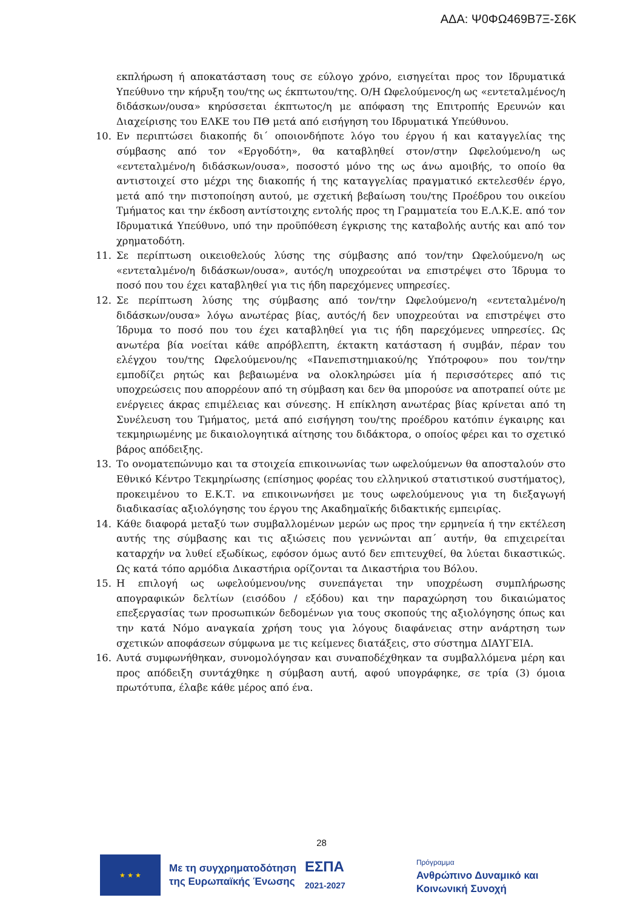ΑΔΑ: Ψ0ΦΩ469Β7Ξ-Σ6Κ
εκπλήρωση ή αποκατάσταση τους σε εύλογο χρόνο, εισηγείται προς τον Ιδρυματικά Υπεύθυνο την κήρυξη του/της ως έκπτωτου/της. Ο/Η Ωφελούμενος/η ως «εντεταλμένος/η διδάσκων/ουσα» κηρύσσεται έκπτωτος/η με απόφαση της Επιτροπής Ερευνών και Διαχείρισης του ΕΛΚΕ του ΠΘ μετά από εισήγηση του Ιδρυματικά Υπεύθυνου.
10. Εν περιπτώσει διακοπής δι΄ οποιονδήποτε λόγο του έργου ή και καταγγελίας της σύμβασης από τον «Εργοδότη», θα καταβληθεί στον/στην Ωφελούμενο/η ως «εντεταλμένο/η διδάσκων/ουσα», ποσοστό μόνο της ως άνω αμοιβής, το οποίο θα αντιστοιχεί στο μέχρι της διακοπής ή της καταγγελίας πραγματικό εκτελεσθέν έργο, μετά από την πιστοποίηση αυτού, με σχετική βεβαίωση του/της Προέδρου του οικείου Τμήματος και την έκδοση αντίστοιχης εντολής προς τη Γραμματεία του Ε.Λ.Κ.Ε. από τον Ιδρυματικά Υπεύθυνο, υπό την προϋπόθεση έγκρισης της καταβολής αυτής και από τον χρηματοδότη.
11. Σε περίπτωση οικειοθελούς λύσης της σύμβασης από τον/την Ωφελούμενο/η ως «εντεταλμένο/η διδάσκων/ουσα», αυτός/η υποχρεούται να επιστρέψει στο Ίδρυμα το ποσό που του έχει καταβληθεί για τις ήδη παρεχόμενες υπηρεσίες.
12. Σε περίπτωση λύσης της σύμβασης από τον/την Ωφελούμενο/η «εντεταλμένο/η διδάσκων/ουσα» λόγω ανωτέρας βίας, αυτός/ή δεν υποχρεούται να επιστρέψει στο Ίδρυμα το ποσό που του έχει καταβληθεί για τις ήδη παρεχόμενες υπηρεσίες. Ως ανωτέρα βία νοείται κάθε απρόβλεπτη, έκτακτη κατάσταση ή συμβάν, πέραν του ελέγχου του/της Ωφελούμενου/ης «Πανεπιστημιακού/ης Υπότροφου» που τον/την εμποδίζει ρητώς και βεβαιωμένα να ολοκληρώσει μία ή περισσότερες από τις υποχρεώσεις που απορρέουν από τη σύμβαση και δεν θα μπορούσε να αποτραπεί ούτε με ενέργειες άκρας επιμέλειας και σύνεσης. Η επίκληση ανωτέρας βίας κρίνεται από τη Συνέλευση του Τμήματος, μετά από εισήγηση του/της προέδρου κατόπιν έγκαιρης και τεκμηριωμένης με δικαιολογητικά αίτησης του διδάκτορα, ο οποίος φέρει και το σχετικό βάρος απόδειξης.
13. Το ονοματεπώνυμο και τα στοιχεία επικοινωνίας των ωφελούμενων θα αποσταλούν στο Εθνικό Κέντρο Τεκμηρίωσης (επίσημος φορέας του ελληνικού στατιστικού συστήματος), προκειμένου το Ε.Κ.Τ. να επικοινωνήσει με τους ωφελούμενους για τη διεξαγωγή διαδικασίας αξιολόγησης του έργου της Ακαδημαϊκής διδακτικής εμπειρίας.
14. Κάθε διαφορά μεταξύ των συμβαλλομένων μερών ως προς την ερμηνεία ή την εκτέλεση αυτής της σύμβασης και τις αξιώσεις που γεννώνται απ΄ αυτήν, θα επιχειρείται καταρχήν να λυθεί εξωδίκως, εφόσον όμως αυτό δεν επιτευχθεί, θα λύεται δικαστικώς. Ως κατά τόπο αρμόδια Δικαστήρια ορίζονται τα Δικαστήρια του Βόλου.
15. Η επιλογή ως ωφελούμενου/νης συνεπάγεται την υποχρέωση συμπλήρωσης απογραφικών δελτίων (εισόδου / εξόδου) και την παραχώρηση του δικαιώματος επεξεργασίας των προσωπικών δεδομένων για τους σκοπούς της αξιολόγησης όπως και την κατά Νόμο αναγκαία χρήση τους για λόγους διαφάνειας στην ανάρτηση των σχετικών αποφάσεων σύμφωνα με τις κείμενες διατάξεις, στο σύστημα ΔΙΑΥΓΕΙΑ.
16. Αυτά συμφωνήθηκαν, συνομολόγησαν και συναποδέχθηκαν τα συμβαλλόμενα μέρη και προς απόδειξη συντάχθηκε η σύμβαση αυτή, αφού υπογράφηκε, σε τρία (3) όμοια πρωτότυπα, έλαβε κάθε μέρος από ένα.
28
★ ★ ★
Με τη συγχρηματοδότηση
της Ευρωπαϊκής Ένωσης
ΕΣΠΑ
2021-2027
Πρόγραμμα
Ανθρώπινο Δυναμικό και
Κοινωνική Συνοχή